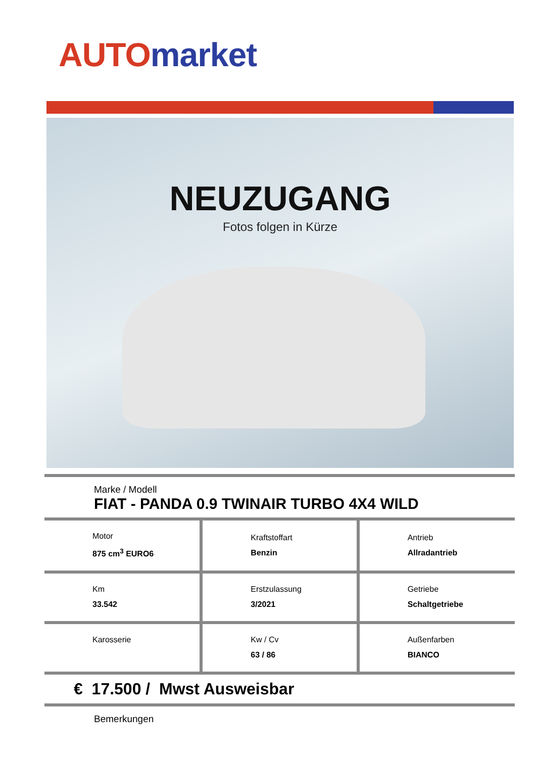AUTO market
NEUZUGANG
Fotos folgen in Kürze
Marke / Modell
FIAT - PANDA 0.9 TWINAIR TURBO 4X4 WILD
| Motor 875 cm<sup>3</sup> EURO6 | Kraftstoffart Benzin | Antrieb Allradantrieb |
| Km 33.542 | Erstzulassung 3/2021 | Getriebe Schaltgetriebe |
| Karosserie | Kw / Cv 63 / 86 | Außenfarben BIANCO |
€ 17.500 / Mwst Ausweisbar
Bemerkungen